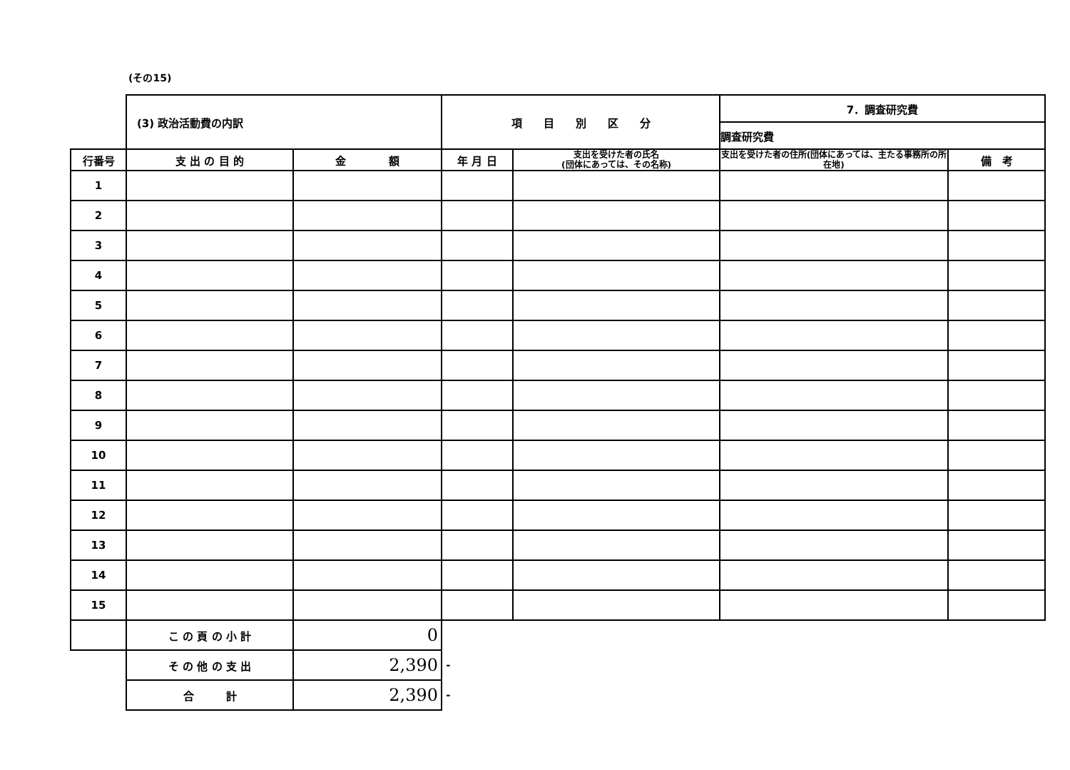(その15)
| | (3) 政治活動費の内訳 | | 項 目 別 区 分 | | 7．調査研究費 | |
| | | | | | 調査研究費 | |
| 行番号 | 支 出 の 目 的 | 金 額 | 年 月 日 | 支出を受けた者の氏名 (団体にあっては、その名称) | 支出を受けた者の住所(団体にあっては、主たる事務所の所在地) | 備 考 |
| 1 | | | | | | |
| 2 | | | | | | |
| 3 | | | | | | |
| 4 | | | | | | |
| 5 | | | | | | |
| 6 | | | | | | |
| 7 | | | | | | |
| 8 | | | | | | |
| 9 | | | | | | |
| 10 | | | | | | |
| 11 | | | | | | |
| 12 | | | | | | |
| 13 | | | | | | |
| 14 | | | | | | |
| 15 | | | | | | |
| | こ の 頁 の 小 計 | 0 | | | | |
| | そ の 他 の 支 出 | 2,390 | - | | | |
| | 合 計 | 2,390 | - | | | |